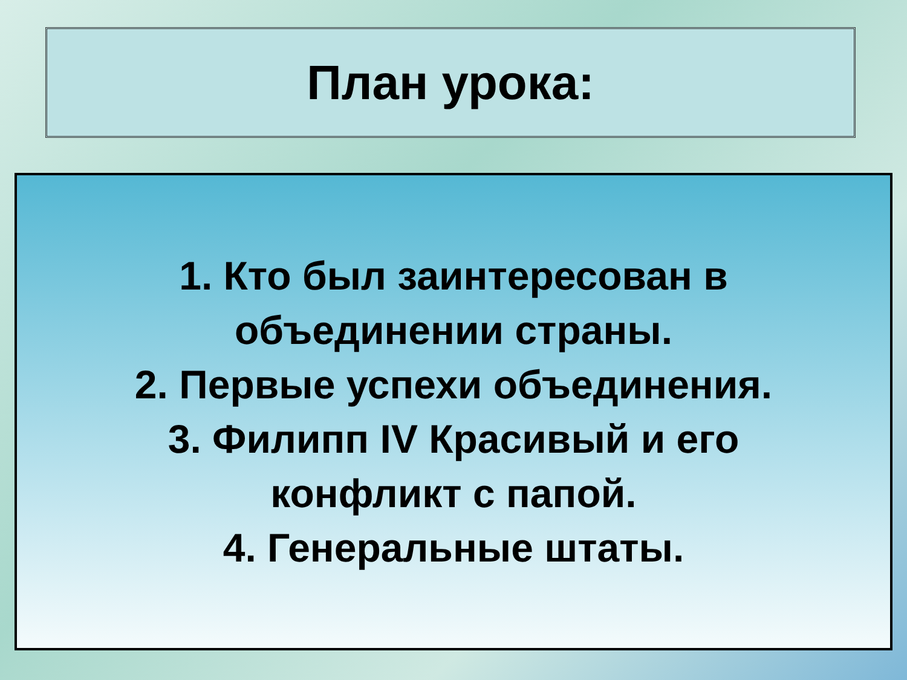План урока:
1. Кто был заинтересован в
объединении страны.
2. Первые успехи объединения.
3. Филипп IV Красивый и его
конфликт с папой.
4. Генеральные штаты.